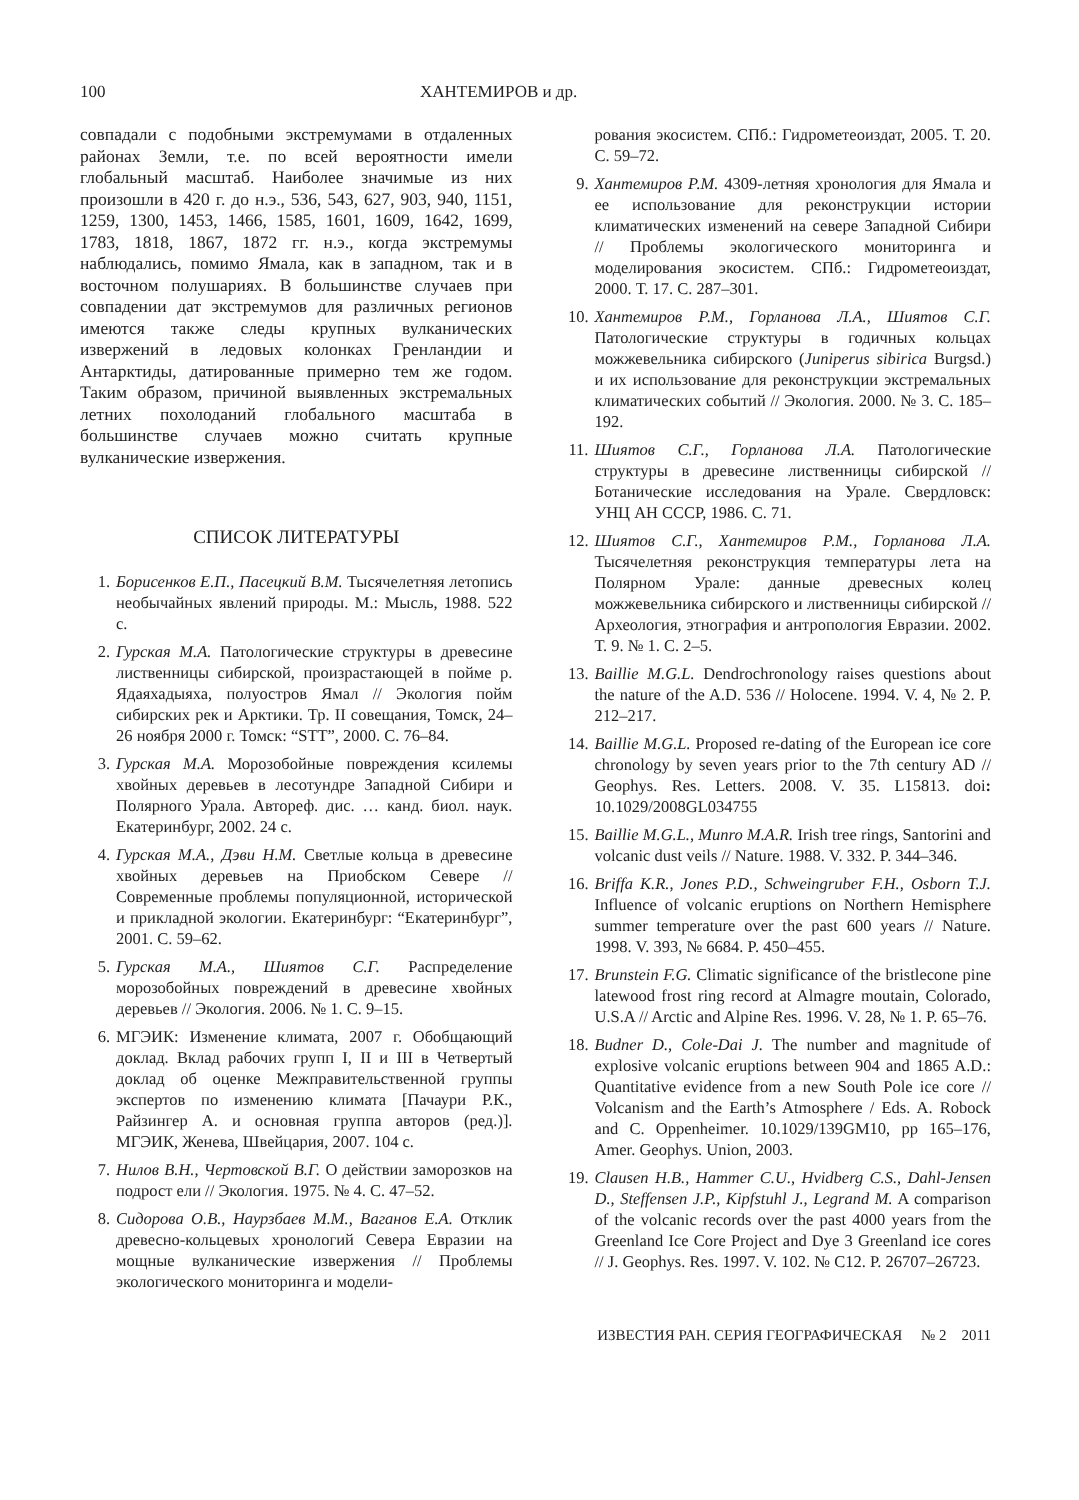100 ХАНТЕМИРОВ и др.
совпадали с подобными экстремумами в отдаленных районах Земли, т.е. по всей вероятности имели глобальный масштаб. Наиболее значимые из них произошли в 420 г. до н.э., 536, 543, 627, 903, 940, 1151, 1259, 1300, 1453, 1466, 1585, 1601, 1609, 1642, 1699, 1783, 1818, 1867, 1872 гг. н.э., когда экстремумы наблюдались, помимо Ямала, как в западном, так и в восточном полушариях. В большинстве случаев при совпадении дат экстремумов для различных регионов имеются также следы крупных вулканических извержений в ледовых колонках Гренландии и Антарктиды, датированные примерно тем же годом. Таким образом, причиной выявленных экстремальных летних похолоданий глобального масштаба в большинстве случаев можно считать крупные вулканические извержения.
СПИСОК ЛИТЕРАТУРЫ
1. Борисенков Е.П., Пасецкий В.М. Тысячелетняя летопись необычайных явлений природы. М.: Мысль, 1988. 522 с.
2. Гурская М.А. Патологические структуры в древесине лиственницы сибирской, произрастающей в пойме р. Ядаяхадыяха, полуостров Ямал // Экология пойм сибирских рек и Арктики. Тр. II совещания, Томск, 24–26 ноября 2000 г. Томск: “STT”, 2000. С. 76–84.
3. Гурская М.А. Морозобойные повреждения ксилемы хвойных деревьев в лесотундре Западной Сибири и Полярного Урала. Автореф. дис. … канд. биол. наук. Екатеринбург, 2002. 24 с.
4. Гурская М.А., Дэви Н.М. Светлые кольца в древесине хвойных деревьев на Приобском Севере // Современные проблемы популяционной, исторической и прикладной экологии. Екатеринбург: “Екатеринбург”, 2001. С. 59–62.
5. Гурская М.А., Шиятов С.Г. Распределение морозобойных повреждений в древесине хвойных деревьев // Экология. 2006. № 1. С. 9–15.
6. МГЭИК: Изменение климата, 2007 г. Обобщающий доклад. Вклад рабочих групп I, II и III в Четвертый доклад об оценке Межправительственной группы экспертов по изменению климата [Пачаури Р.К., Райзингер А. и основная группа авторов (ред.)]. МГЭИК, Женева, Швейцария, 2007. 104 с.
7. Нилов В.Н., Чертовской В.Г. О действии заморозков на подрост ели // Экология. 1975. № 4. С. 47–52.
8. Сидорова О.В., Наурзбаев М.М., Ваганов Е.А. Отклик древесно-кольцевых хронологий Севера Евразии на мощные вулканические извержения // Проблемы экологического мониторинга и модели-
рования экосистем. СПб.: Гидрометеоиздат, 2005. Т. 20. С. 59–72.
9. Хантемиров Р.М. 4309-летняя хронология для Ямала и ее использование для реконструкции истории климатических изменений на севере Западной Сибири // Проблемы экологического мониторинга и моделирования экосистем. СПб.: Гидрометеоиздат, 2000. Т. 17. С. 287–301.
10. Хантемиров Р.М., Горланова Л.А., Шиятов С.Г. Патологические структуры в годичных кольцах можжевельника сибирского (Juniperus sibirica Burgsd.) и их использование для реконструкции экстремальных климатических событий // Экология. 2000. № 3. С. 185–192.
11. Шиятов С.Г., Горланова Л.А. Патологические структуры в древесине лиственницы сибирской // Ботанические исследования на Урале. Свердловск: УНЦ АН СССР, 1986. С. 71.
12. Шиятов С.Г., Хантемиров Р.М., Горланова Л.А. Тысячелетняя реконструкция температуры лета на Полярном Урале: данные древесных колец можжевельника сибирского и лиственницы сибирской // Археология, этнография и антропология Евразии. 2002. Т. 9. № 1. С. 2–5.
13. Baillie M.G.L. Dendrochronology raises questions about the nature of the A.D. 536 // Holocene. 1994. V. 4, № 2. P. 212–217.
14. Baillie M.G.L. Proposed re-dating of the European ice core chronology by seven years prior to the 7th century AD // Geophys. Res. Letters. 2008. V. 35. L15813. doi: 10.1029/2008GL034755
15. Baillie M.G.L., Munro M.A.R. Irish tree rings, Santorini and volcanic dust veils // Nature. 1988. V. 332. P. 344–346.
16. Briffa K.R., Jones P.D., Schweingruber F.H., Osborn T.J. Influence of volcanic eruptions on Northern Hemisphere summer temperature over the past 600 years // Nature. 1998. V. 393, № 6684. P. 450–455.
17. Brunstein F.G. Climatic significance of the bristlecone pine latewood frost ring record at Almagre moutain, Colorado, U.S.A // Arctic and Alpine Res. 1996. V. 28, № 1. P. 65–76.
18. Budner D., Cole-Dai J. The number and magnitude of explosive volcanic eruptions between 904 and 1865 A.D.: Quantitative evidence from a new South Pole ice core // Volcanism and the Earth’s Atmosphere / Eds. A. Robock and C. Oppenheimer. 10.1029/139GM10, pp 165–176, Amer. Geophys. Union, 2003.
19. Clausen H.B., Hammer C.U., Hvidberg C.S., Dahl-Jensen D., Steffensen J.P., Kipfstuhl J., Legrand M. A comparison of the volcanic records over the past 4000 years from the Greenland Ice Core Project and Dye 3 Greenland ice cores // J. Geophys. Res. 1997. V. 102. № C12. P. 26707–26723.
ИЗВЕСТИЯ РАН. СЕРИЯ ГЕОГРАФИЧЕСКАЯ № 2 2011